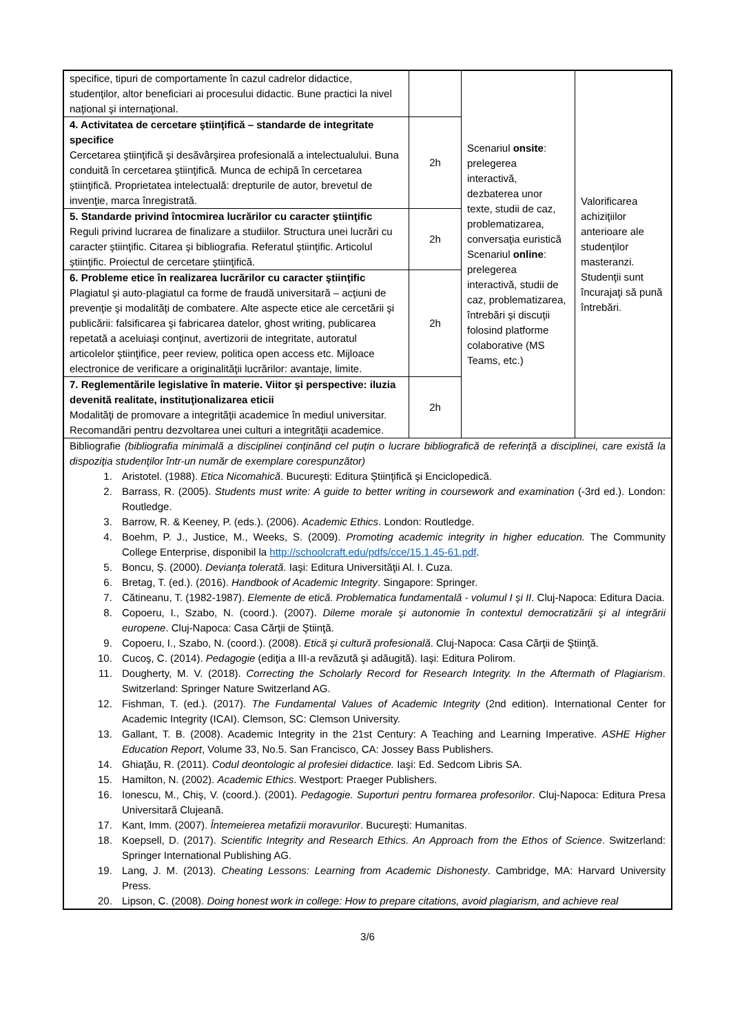| specifice, tipuri de comportamente în cazul cadrelor didactice, studenţilor, altor beneficiari ai procesului didactic. Bune practici la nivel naţional şi internaţional. | | Scenariul onsite : prelegerea interactivă, dezbaterea unor texte, studii de caz, problematizarea, conversaţia euristică Scenariul online : prelegerea interactivă, studii de caz, problematizarea, întrebări şi discuţii folosind platforme colaborative (MS Teams, etc.) | Valorificarea achiziţiilor anterioare ale studenţilor masteranzi. Studenţii sunt încurajaţi să pună întrebări. |
| 4. Activitatea de cercetare ştiinţifică – standarde de integritate specifice Cercetarea ştiinţifică şi desăvârşirea profesională a intelectualului. Buna conduită în cercetarea ştiinţifică. Munca de echipă în cercetarea ştiinţifică. Proprietatea intelectuală: drepturile de autor, brevetul de invenţie, marca înregistrată. | 2h | | |
| 5. Standarde privind întocmirea lucrărilor cu caracter ştiinţific Reguli privind lucrarea de finalizare a studiilor. Structura unei lucrări cu caracter ştiinţific. Citarea şi bibliografia. Referatul ştiinţific. Articolul ştiinţific. Proiectul de cercetare ştiinţifică. | 2h | | |
| 6. Probleme etice în realizarea lucrărilor cu caracter ştiinţific Plagiatul şi auto-plagiatul ca forme de fraudă universitară – acţiuni de prevenţie şi modalităţi de combatere. Alte aspecte etice ale cercetării şi publicării: falsificarea şi fabricarea datelor, ghost writing, publicarea repetată a aceluiaşi conţinut, avertizorii de integritate, autoratul articolelor ştiinţifice, peer review, politica open access etc. Mijloace electronice de verificare a originalităţii lucrărilor: avantaje, limite. | 2h | | |
| 7. Reglementările legislative în materie. Viitor şi perspective: iluzia devenită realitate, instituţionalizarea eticii Modalităţi de promovare a integrităţii academice în mediul universitar. Recomandări pentru dezvoltarea unei culturi a integrităţii academice. | 2h | | |
| Bibliografie (bibliografia minimală a disciplinei conţinând cel puţin o lucrare bibliografică de referinţă a disciplinei, care există la dispoziţia studenţilor într-un număr de exemplare corespunzător) 1. Aristotel. (1988). Etica Nicomahică . Bucureşti: Editura Ştiinţifică şi Enciclopedică. 2. Barrass, R. (2005). Students must write: A guide to better writing in coursework and examination (-3rd ed.). London: Routledge. 3. Barrow, R. & Keeney, P. (eds.). (2006). Academic Ethics . London: Routledge. 4. Boehm, P. J., Justice, M., Weeks, S. (2009). Promoting academic integrity in higher education. The Community College Enterprise, disponibil la http://schoolcraft.edu/pdfs/cce/15.1.45-61.pdf . 5. Boncu, Ş. (2000). Devianţa tolerată . Iaşi: Editura Universităţii Al. I. Cuza. 6. Bretag, T. (ed.). (2016). Handbook of Academic Integrity . Singapore: Springer. 7. Cătineanu, T. (1982-1987). Elemente de etică. Problematica fundamentală - volumul I şi II . Cluj-Napoca: Editura Dacia. 8. Copoeru, I., Szabo, N. (coord.). (2007). Dileme morale şi autonomie în contextul democratizării şi al integrării europene . Cluj-Napoca: Casa Cărţii de Ştiinţă. 9. Copoeru, I., Szabo, N. (coord.). (2008). Etică şi cultură profesională . Cluj-Napoca: Casa Cărţii de Ştiinţă. 10. Cucoş, C. (2014). Pedagogie (ediţia a III-a revăzută şi adăugită). Iaşi: Editura Polirom. 11. Dougherty, M. V. (2018). Correcting the Scholarly Record for Research Integrity. In the Aftermath of Plagiarism . Switzerland: Springer Nature Switzerland AG. 12. Fishman, T. (ed.). (2017). The Fundamental Values of Academic Integrity (2nd edition). International Center for Academic Integrity (ICAI). Clemson, SC: Clemson University. 13. Gallant, T. B. (2008). Academic Integrity in the 21st Century: A Teaching and Learning Imperative. ASHE Higher Education Report , Volume 33, No.5. San Francisco, CA: Jossey Bass Publishers. 14. Ghiaţău, R. (2011). Codul deontologic al profesiei didactice. Iaşi: Ed. Sedcom Libris SA. 15. Hamilton, N. (2002). Academic Ethics . Westport: Praeger Publishers. 16. Ionescu, M., Chiş, V. (coord.). (2001). Pedagogie. Suporturi pentru formarea profesorilor . Cluj-Napoca: Editura Presa Universitară Clujeană. 17. Kant, Imm. (2007). Întemeierea metafizii moravurilor . Bucureşti: Humanitas. 18. Koepsell, D. (2017). Scientific Integrity and Research Ethics. An Approach from the Ethos of Science . Switzerland: Springer International Publishing AG. 19. Lang, J. M. (2013). Cheating Lessons: Learning from Academic Dishonesty . Cambridge, MA: Harvard University Press. 20. Lipson, C. (2008). Doing honest work in college: How to prepare citations, avoid plagiarism, and achieve real | | | |
3/6